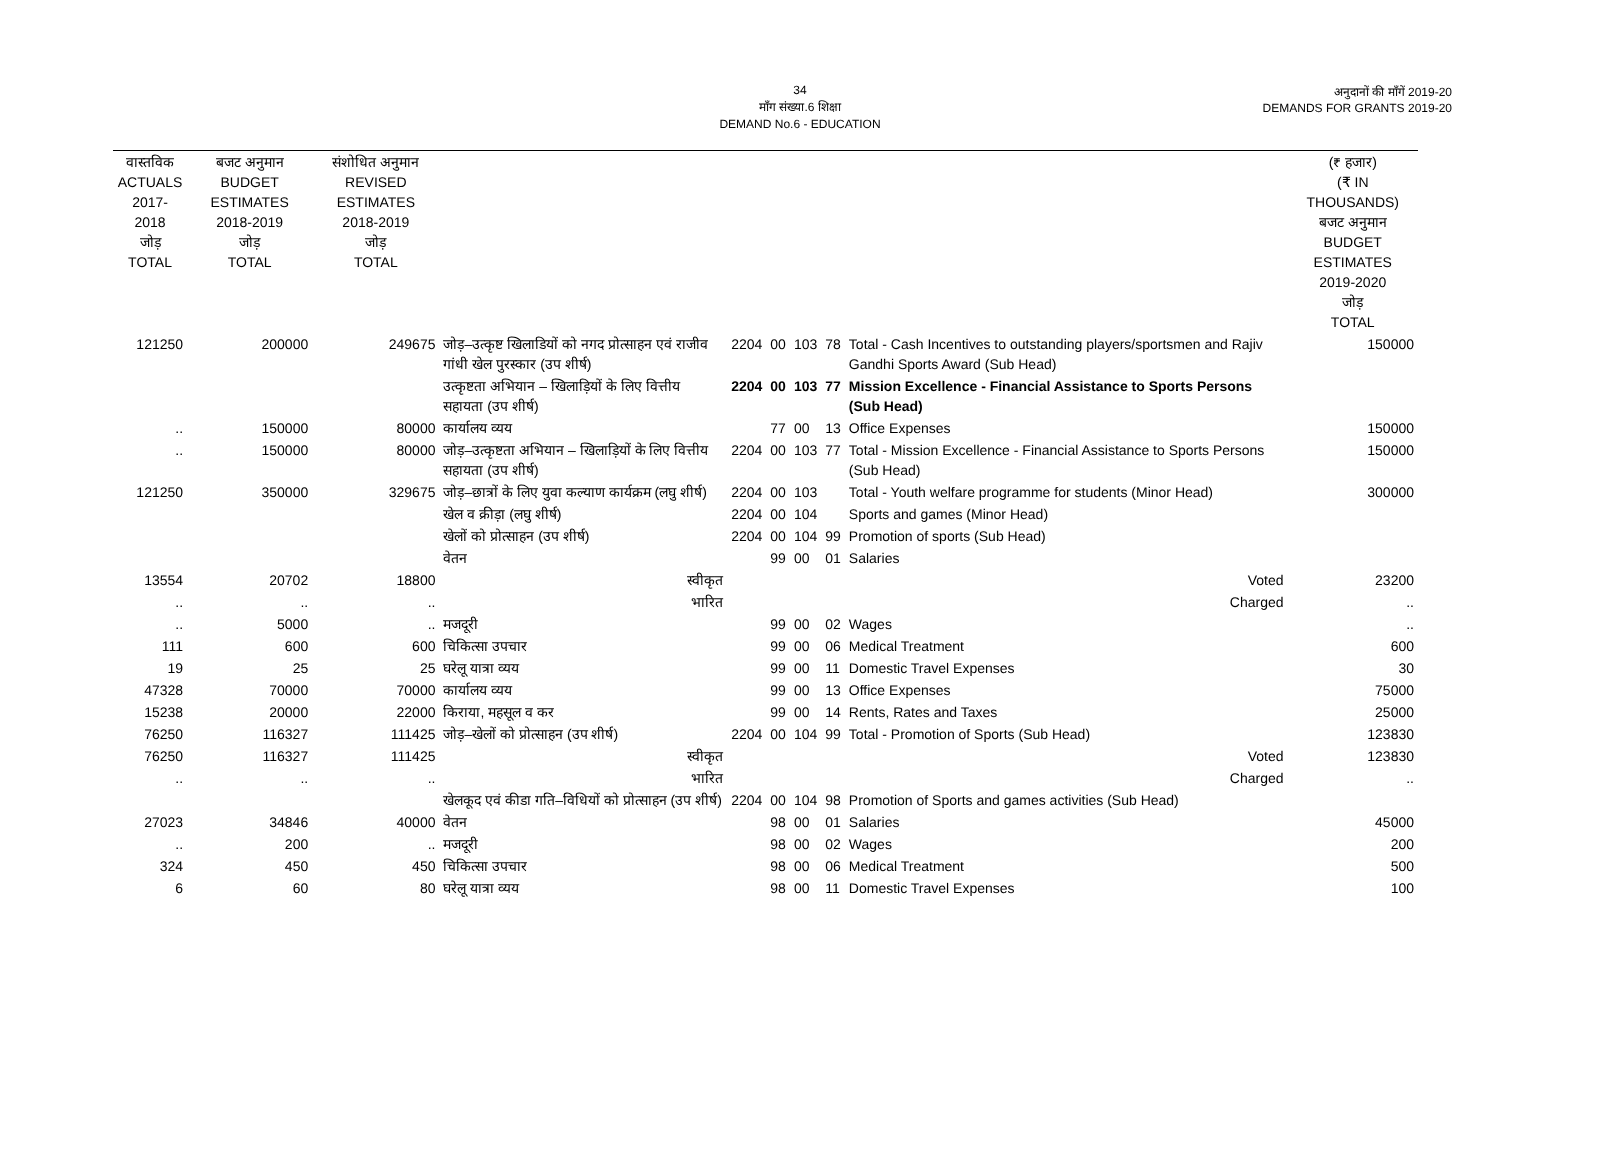34
माँग संख्या.6 शिक्षा
DEMAND No.6 - EDUCATION
अनुदानों की माँगें 2019-20
DEMANDS FOR GRANTS 2019-20
| वास्तविक ACTUALS 2017-2018 जोड़ TOTAL | बजट अनुमान BUDGET ESTIMATES 2018-2019 जोड़ TOTAL | संशोधित अनुमान REVISED ESTIMATES 2018-2019 जोड़ TOTAL | | | | | | | (₹ हजार) (₹ IN THOUSANDS) बजट अनुमान BUDGET ESTIMATES 2019-2020 जोड़ TOTAL |
| --- | --- | --- | --- | --- | --- | --- | --- | --- | --- |
| 121250 | 200000 | 249675 | जोड़–उत्कृष्ट खिलाडियों को नगद प्रोत्साहन एवं राजीव गांधी खेल पुरस्कार (उप शीर्ष) | 2204 | 00 | 103 | 78 | Total - Cash Incentives to outstanding players/sportsmen and Rajiv Gandhi Sports Award (Sub Head) | 150000 |
| | | | उत्कृष्टता अभियान – खिलाड़ियों के लिए वित्तीय सहायता (उप शीर्ष) | 2204 | 00 | 103 | 77 | Mission Excellence - Financial Assistance to Sports Persons (Sub Head) | |
| .. | 150000 | 80000 | कार्यालय व्यय | | 77 | 00 | 13 | Office Expenses | 150000 |
| .. | 150000 | 80000 | जोड़–उत्कृष्टता अभियान – खिलाड़ियों के लिए वित्तीय सहायता (उप शीर्ष) | 2204 | 00 | 103 | 77 | Total - Mission Excellence - Financial Assistance to Sports Persons (Sub Head) | 150000 |
| 121250 | 350000 | 329675 | जोड़–छात्रों के लिए युवा कल्याण कार्यक्रम (लघु शीर्ष) | 2204 | 00 | 103 | | Total - Youth welfare programme for students (Minor Head) | 300000 |
| | | | खेल व क्रीड़ा (लघु शीर्ष) | 2204 | 00 | 104 | | Sports and games (Minor Head) | |
| | | | खेलों को प्रोत्साहन (उप शीर्ष) | 2204 | 00 | 104 | 99 | Promotion of sports (Sub Head) | |
| | | | वेतन | | 99 | 00 | 01 | Salaries | |
| 13554 | 20702 | 18800 | स्वीकृत | | | | | Voted | 23200 |
| .. | .. | .. | भारित | | | | | Charged | .. |
| .. | 5000 | .. | मजदूरी | | 99 | 00 | 02 | Wages | .. |
| 111 | 600 | 600 | चिकित्सा उपचार | | 99 | 00 | 06 | Medical Treatment | 600 |
| 19 | 25 | 25 | घरेलू यात्रा व्यय | | 99 | 00 | 11 | Domestic Travel Expenses | 30 |
| 47328 | 70000 | 70000 | कार्यालय व्यय | | 99 | 00 | 13 | Office Expenses | 75000 |
| 15238 | 20000 | 22000 | किराया, महसूल व कर | | 99 | 00 | 14 | Rents, Rates and Taxes | 25000 |
| 76250 | 116327 | 111425 | जोड़–खेलों को प्रोत्साहन (उप शीर्ष) | 2204 | 00 | 104 | 99 | Total - Promotion of Sports (Sub Head) | 123830 |
| 76250 | 116327 | 111425 | स्वीकृत | | | | | Voted | 123830 |
| .. | .. | .. | भारित | | | | | Charged | .. |
| | | | खेलकूद एवं कीडा गति–विधियों को प्रोत्साहन (उप शीर्ष) | 2204 | 00 | 104 | 98 | Promotion of Sports and games activities (Sub Head) | |
| 27023 | 34846 | 40000 | वेतन | | 98 | 00 | 01 | Salaries | 45000 |
| .. | 200 | .. | मजदूरी | | 98 | 00 | 02 | Wages | 200 |
| 324 | 450 | 450 | चिकित्सा उपचार | | 98 | 00 | 06 | Medical Treatment | 500 |
| 6 | 60 | 80 | घरेलू यात्रा व्यय | | 98 | 00 | 11 | Domestic Travel Expenses | 100 |